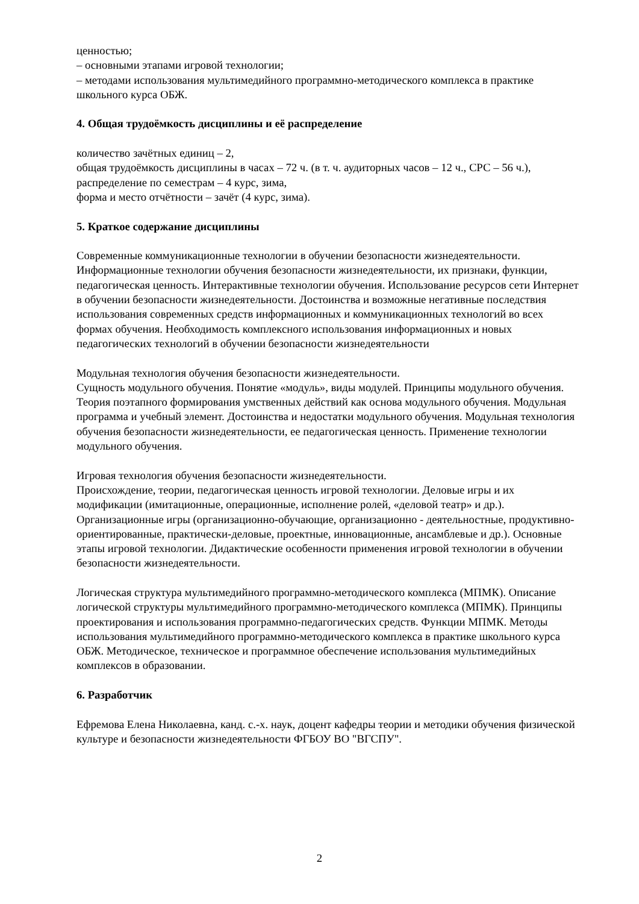ценностью;
– основными этапами игровой технологии;
– методами использования мультимедийного программно-методического комплекса в практике школьного курса ОБЖ.
4. Общая трудоёмкость дисциплины и её распределение
количество зачётных единиц – 2,
общая трудоёмкость дисциплины в часах – 72 ч. (в т. ч. аудиторных часов – 12 ч., СРС – 56 ч.),
распределение по семестрам – 4 курс, зима,
форма и место отчётности – зачёт (4 курс, зима).
5. Краткое содержание дисциплины
Современные коммуникационные технологии в обучении безопасности жизнедеятельности. Информационные технологии обучения безопасности жизнедеятельности, их признаки, функции, педагогическая ценность. Интерактивные технологии обучения. Использование ресурсов сети Интернет в обучении безопасности жизнедеятельности. Достоинства и возможные негативные последствия использования современных средств информационных и коммуникационных технологий во всех формах обучения. Необходимость комплексного использования информационных и новых педагогических технологий в обучении безопасности жизнедеятельности
Модульная технология обучения безопасности жизнедеятельности.
Сущность модульного обучения. Понятие «модуль», виды модулей. Принципы модульного обучения. Теория поэтапного формирования умственных действий как основа модульного обучения. Модульная программа и учебный элемент. Достоинства и недостатки модульного обучения. Модульная технология обучения безопасности жизнедеятельности, ее педагогическая ценность. Применение технологии модульного обучения.
Игровая технология обучения безопасности жизнедеятельности.
Происхождение, теории, педагогическая ценность игровой технологии. Деловые игры и их модификации (имитационные, операционные, исполнение ролей, «деловой театр» и др.). Организационные игры (организационно-обучающие, организационно - деятельностные, продуктивно-ориентированные, практически-деловые, проектные, инновационные, ансамблевые и др.). Основные этапы игровой технологии. Дидактические особенности применения игровой технологии в обучении безопасности жизнедеятельности.
Логическая структура мультимедийного программно-методического комплекса (МПМК). Описание логической структуры мультимедийного программно-методического комплекса (МПМК). Принципы проектирования и использования программно-педагогических средств. Функции МПМК. Методы использования мультимедийного программно-методического комплекса в практике школьного курса ОБЖ. Методическое, техническое и программное обеспечение использования мультимедийных комплексов в образовании.
6. Разработчик
Ефремова Елена Николаевна, канд. с.-х. наук, доцент кафедры теории и методики обучения физической культуре и безопасности жизнедеятельности ФГБОУ ВО "ВГСПУ".
2